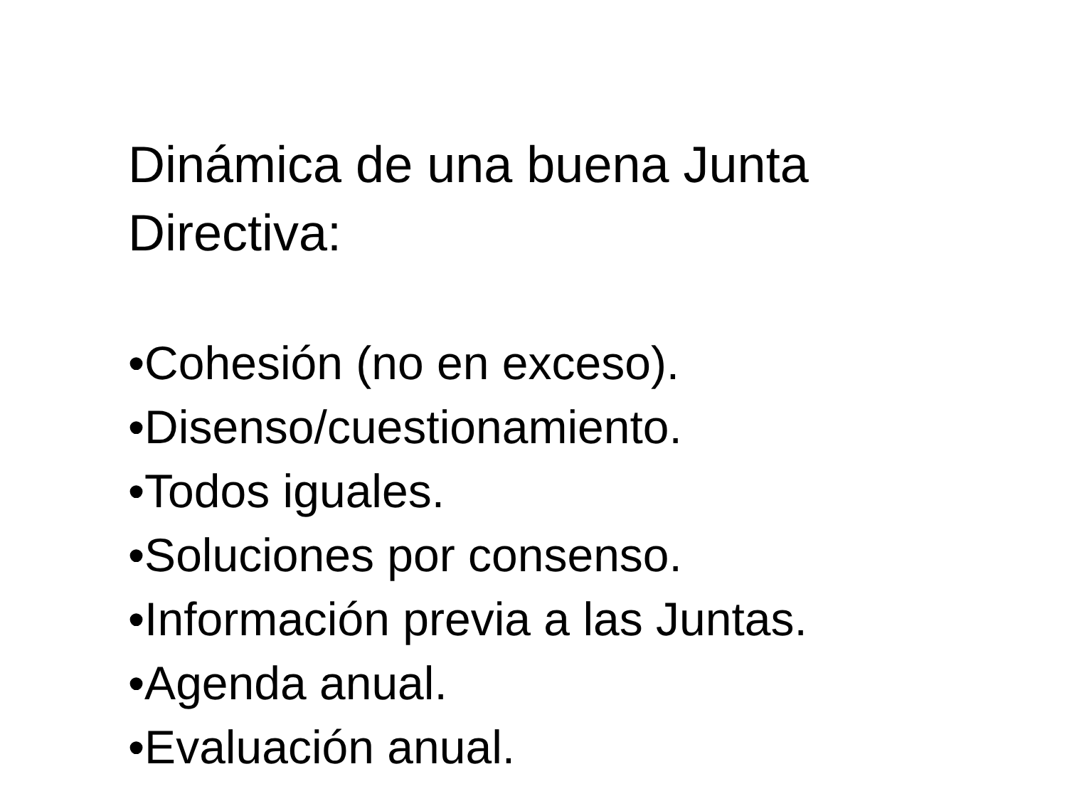Dinámica de una buena Junta
Directiva:
•Cohesión (no en exceso).
•Disenso/cuestionamiento.
•Todos iguales.
•Soluciones por consenso.
•Información previa a las Juntas.
•Agenda anual.
•Evaluación anual.